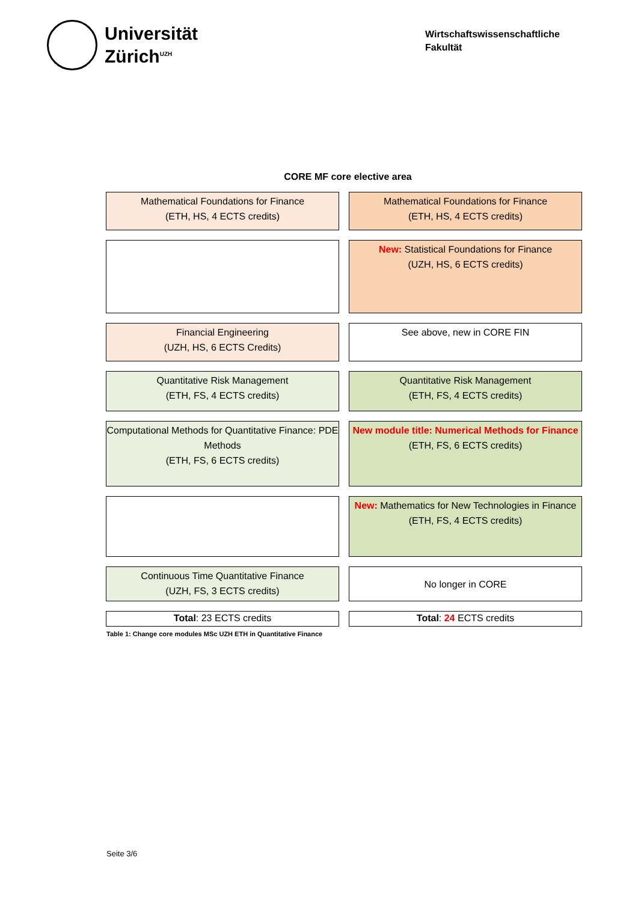Universität
Zürich<sup>UZH</sup>
Wirtschaftswissenschaftliche
Fakultät
CORE MF core elective area
| Mathematical Foundations for Finance (ETH, HS, 4 ECTS credits) | Mathematical Foundations for Finance (ETH, HS, 4 ECTS credits) |
| | New: Statistical Foundations for Finance (UZH, HS, 6 ECTS credits) |
| Financial Engineering (UZH, HS, 6 ECTS Credits) | See above, new in CORE FIN |
| Quantitative Risk Management (ETH, FS, 4 ECTS credits) | Quantitative Risk Management (ETH, FS, 4 ECTS credits) |
| Computational Methods for Quantitative Finance: PDE Methods (ETH, FS, 6 ECTS credits) | New module title: Numerical Methods for Finance (ETH, FS, 6 ECTS credits) |
| | New: Mathematics for New Technologies in Finance (ETH, FS, 4 ECTS credits) |
| Continuous Time Quantitative Finance (UZH, FS, 3 ECTS credits) | No longer in CORE |
| Total : 23 ECTS credits | Total : 24 ECTS credits |
Table 1: Change core modules MSc UZH ETH in Quantitative Finance
Seite 3/6